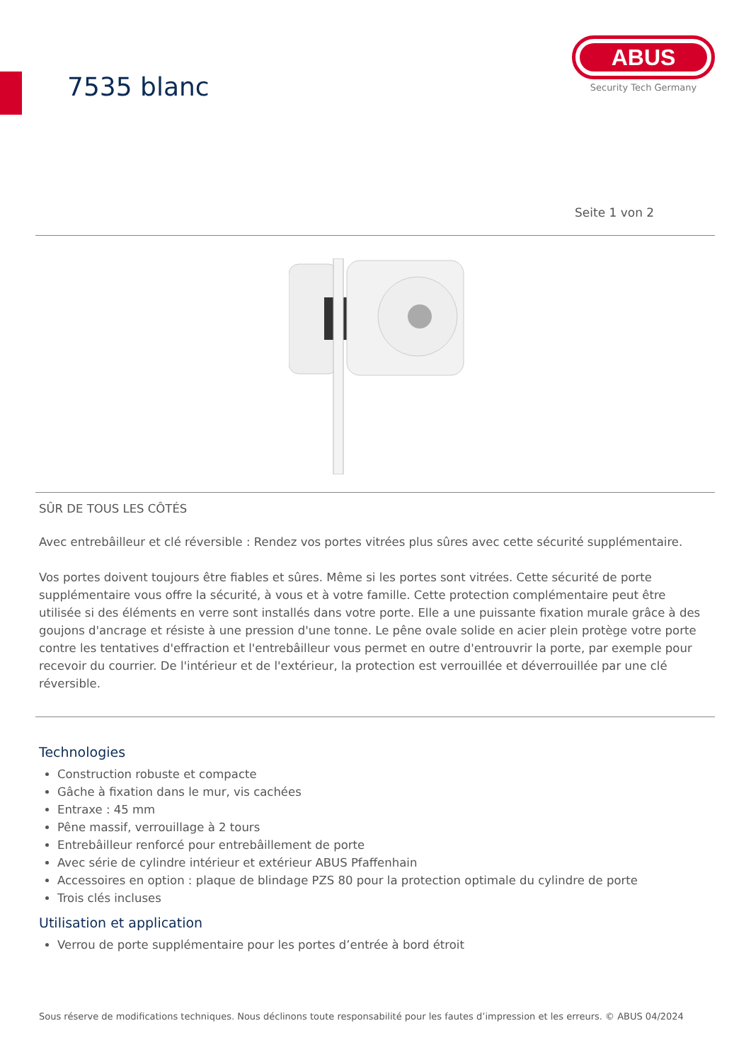7535 blanc
ABUS
Security Tech Germany
Seite 1 von 2
SÛR DE TOUS LES CÔTÉS
Avec entrebâilleur et clé réversible : Rendez vos portes vitrées plus sûres avec cette sécurité supplémentaire.
Vos portes doivent toujours être fiables et sûres. Même si les portes sont vitrées. Cette sécurité de porte supplémentaire vous offre la sécurité, à vous et à votre famille. Cette protection complémentaire peut être utilisée si des éléments en verre sont installés dans votre porte. Elle a une puissante fixation murale grâce à des goujons d'ancrage et résiste à une pression d'une tonne. Le pêne ovale solide en acier plein protège votre porte contre les tentatives d'effraction et l'entrebâilleur vous permet en outre d'entrouvrir la porte, par exemple pour recevoir du courrier. De l'intérieur et de l'extérieur, la protection est verrouillée et déverrouillée par une clé réversible.
Technologies
Construction robuste et compacte
Gâche à fixation dans le mur, vis cachées
Entraxe : 45 mm
Pêne massif, verrouillage à 2 tours
Entrebâilleur renforcé pour entrebâillement de porte
Avec série de cylindre intérieur et extérieur ABUS Pfaffenhain
Accessoires en option : plaque de blindage PZS 80 pour la protection optimale du cylindre de porte
Trois clés incluses
Utilisation et application
Verrou de porte supplémentaire pour les portes d’entrée à bord étroit
Sous réserve de modifications techniques. Nous déclinons toute responsabilité pour les fautes d’impression et les erreurs. © ABUS 04/2024